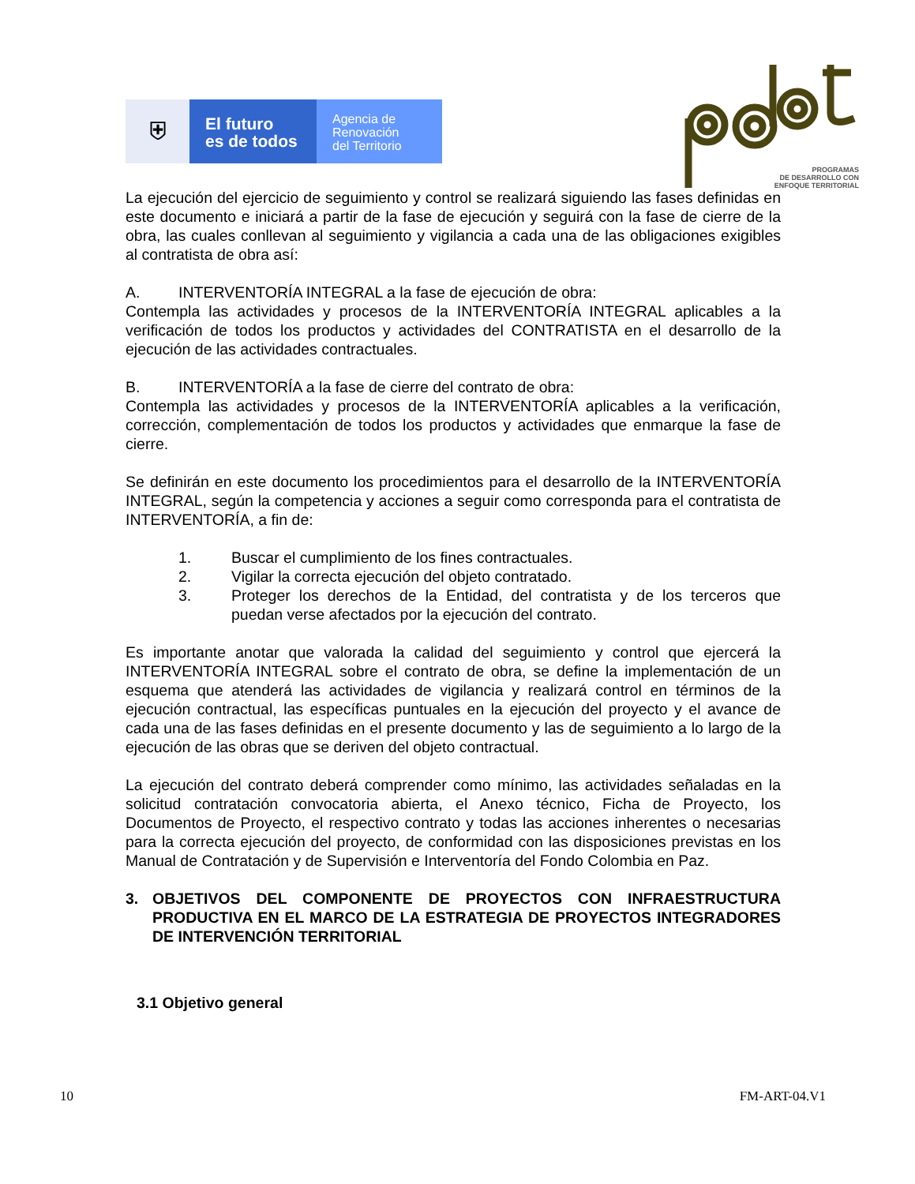⛨
El futuro
es de todos
Agencia de
Renovación
del Territorio
PROGRAMAS
DE DESARROLLO CON
ENFOQUE TERRITORIAL
La ejecución del ejercicio de seguimiento y control se realizará siguiendo las fases definidas en este documento e iniciará a partir de la fase de ejecución y seguirá con la fase de cierre de la obra, las cuales conllevan al seguimiento y vigilancia a cada una de las obligaciones exigibles al contratista de obra así:
A. INTERVENTORÍA INTEGRAL a la fase de ejecución de obra:
Contempla las actividades y procesos de la INTERVENTORÍA INTEGRAL aplicables a la verificación de todos los productos y actividades del CONTRATISTA en el desarrollo de la ejecución de las actividades contractuales.
B. INTERVENTORÍA a la fase de cierre del contrato de obra:
Contempla las actividades y procesos de la INTERVENTORÍA aplicables a la verificación, corrección, complementación de todos los productos y actividades que enmarque la fase de cierre.
Se definirán en este documento los procedimientos para el desarrollo de la INTERVENTORÍA INTEGRAL, según la competencia y acciones a seguir como corresponda para el contratista de INTERVENTORÍA, a fin de:
1. Buscar el cumplimiento de los fines contractuales.
2. Vigilar la correcta ejecución del objeto contratado.
3. Proteger los derechos de la Entidad, del contratista y de los terceros que puedan verse afectados por la ejecución del contrato.
Es importante anotar que valorada la calidad del seguimiento y control que ejercerá la INTERVENTORÍA INTEGRAL sobre el contrato de obra, se define la implementación de un esquema que atenderá las actividades de vigilancia y realizará control en términos de la ejecución contractual, las específicas puntuales en la ejecución del proyecto y el avance de cada una de las fases definidas en el presente documento y las de seguimiento a lo largo de la ejecución de las obras que se deriven del objeto contractual.
La ejecución del contrato deberá comprender como mínimo, las actividades señaladas en la solicitud contratación convocatoria abierta, el Anexo técnico, Ficha de Proyecto, los Documentos de Proyecto, el respectivo contrato y todas las acciones inherentes o necesarias para la correcta ejecución del proyecto, de conformidad con las disposiciones previstas en los Manual de Contratación y de Supervisión e Interventoría del Fondo Colombia en Paz.
3. OBJETIVOS DEL COMPONENTE DE PROYECTOS CON INFRAESTRUCTURA PRODUCTIVA EN EL MARCO DE LA ESTRATEGIA DE PROYECTOS INTEGRADORES DE INTERVENCIÓN TERRITORIAL
3.1 Objetivo general
10 FM-ART-04.V1